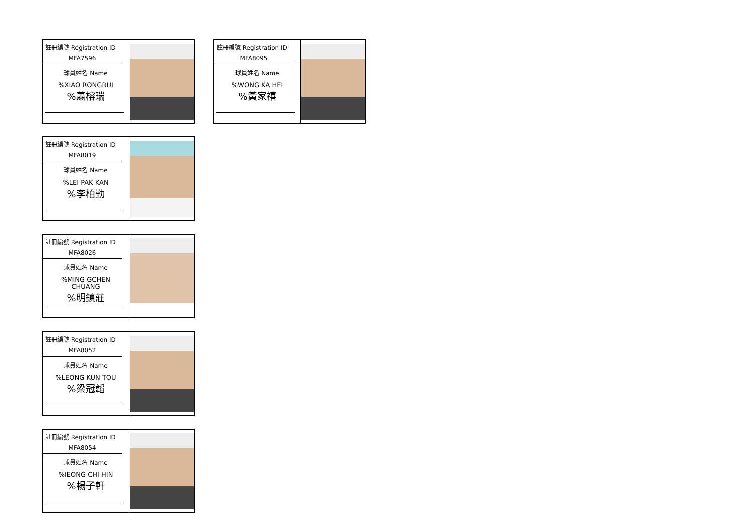註冊編號 Registration ID
MFA7596
球員姓名 Name
%XIAO RONGRUI
%蕭榕瑞
註冊編號 Registration ID
MFA8095
球員姓名 Name
%WONG KA HEI
%黃家禧
註冊編號 Registration ID
MFA8019
球員姓名 Name
%LEI PAK KAN
%李柏勤
註冊編號 Registration ID
MFA8026
球員姓名 Name
%MING GCHEN
CHUANG
%明鎮莊
註冊編號 Registration ID
MFA8052
球員姓名 Name
%LEONG KUN TOU
%梁冠韜
註冊編號 Registration ID
MFA8054
球員姓名 Name
%IEONG CHI HIN
%楊子軒